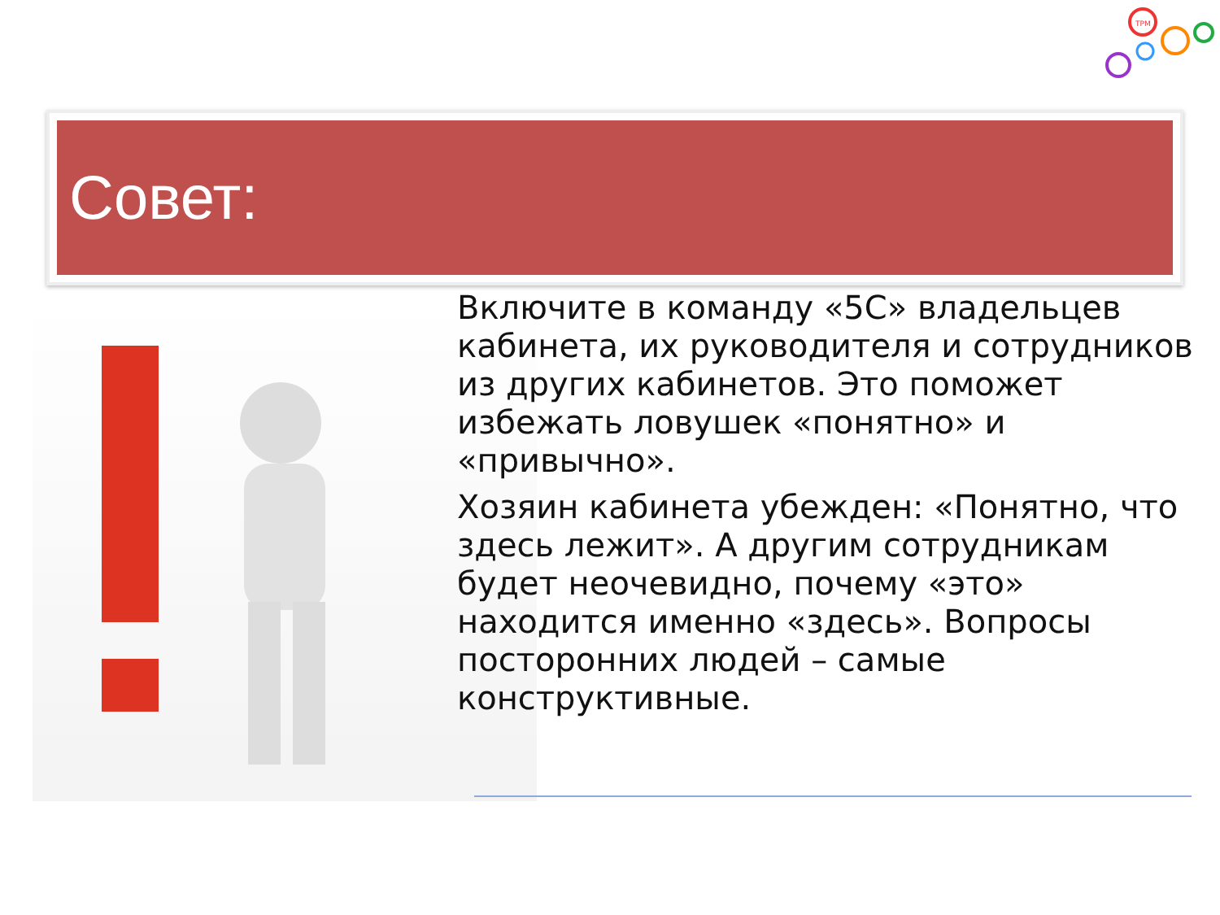TPM
Совет:
Включите в команду «5С» владельцев кабинета, их руководителя и сотрудников из других кабинетов. Это поможет избежать ловушек «понятно» и «привычно».
Хозяин кабинета убежден: «Понятно, что здесь лежит». А другим сотрудникам будет неочевидно, почему «это» находится именно «здесь». Вопросы посторонних людей – самые конструктивные.